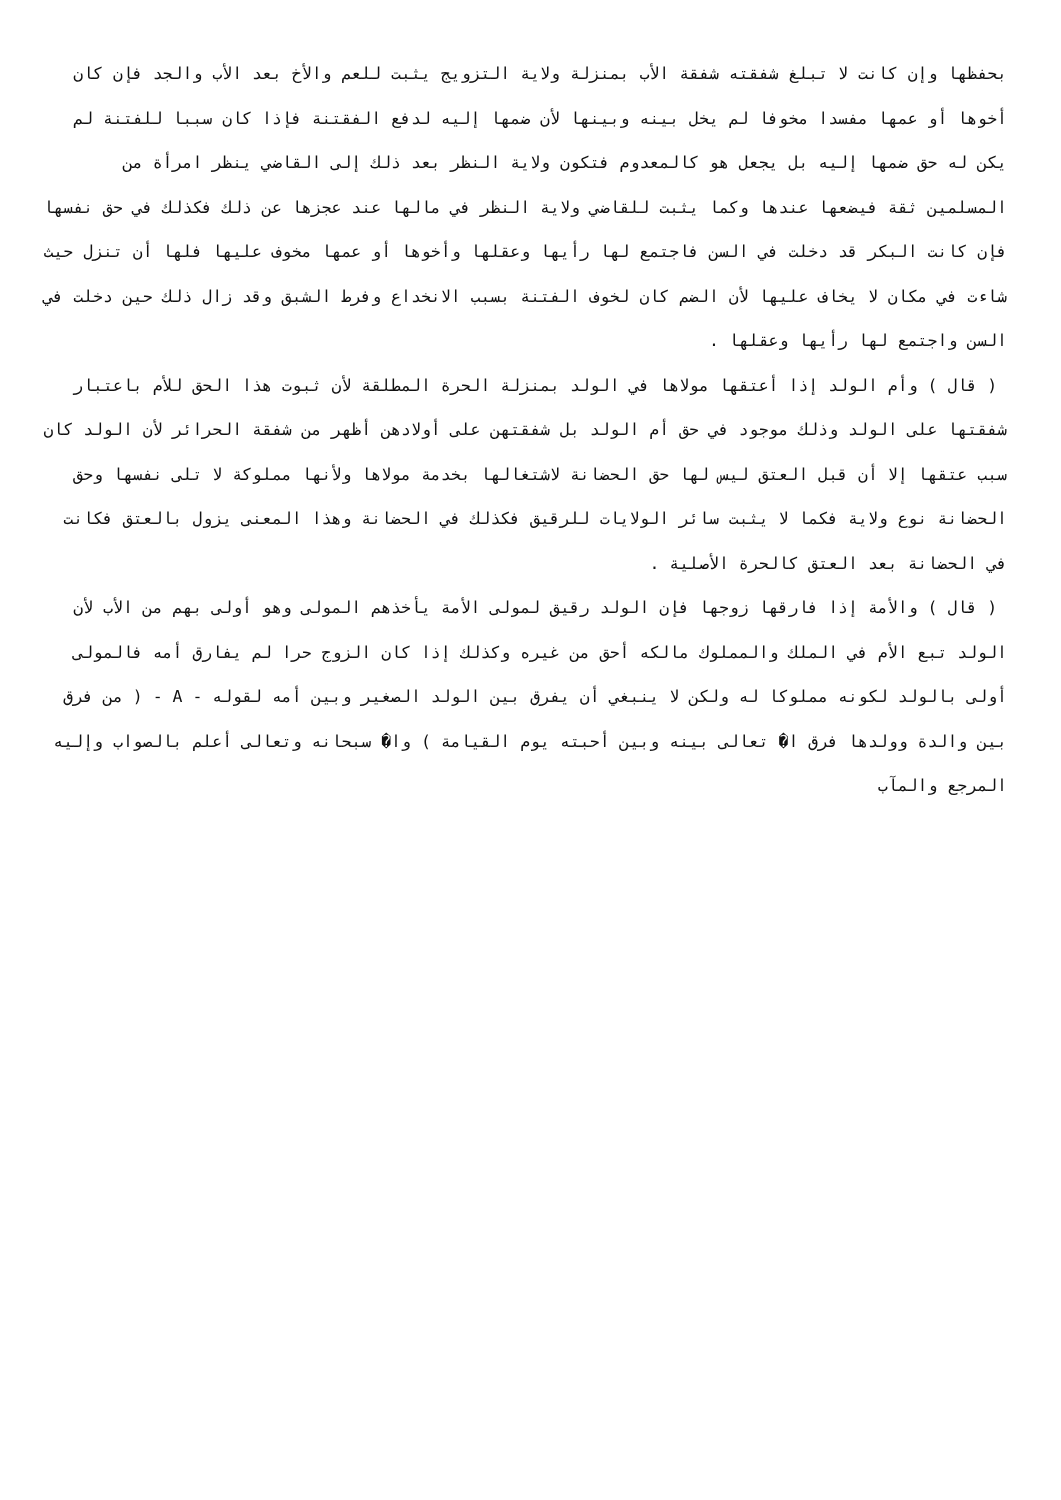بحفظها وإن كانت لا تبلغ شفقته شفقة الأب بمنزلة ولاية التزويج يثبت للعم والأخ بعد الأب والجد فإن كان أخوها أو عمها مفسدا مخوفا لم يخل بينه وبينها لأن ضمها إليه لدفع الفقتنة فإذا كان سببا للفتنة لم يكن له حق ضمها إليه بل يجعل هو كالمعدوم فتكون ولاية النظر بعد ذلك إلى القاضي ينظر امرأة من المسلمين ثقة فيضعها عندها وكما يثبت للقاضي ولاية النظر في مالها عند عجزها عن ذلك فكذلك في حق نفسها فإن كانت البكر قد دخلت في السن فاجتمع لها رأيها وعقلها وأخوها أو عمها مخوف عليها فلها أن تنزل حيث شاءت في مكان لا يخاف عليها لأن الضم كان لخوف الفتنة بسبب الانخداع وفرط الشبق وقد زال ذلك حين دخلت في السن واجتمع لها رأيها وعقلها .
( قال ) وأم الولد إذا أعتقها مولاها في الولد بمنزلة الحرة المطلقة لأن ثبوت هذا الحق للأم باعتبار شفقتها على الولد وذلك موجود في حق أم الولد بل شفقتهن على أولادهن أظهر من شفقة الحرائر لأن الولد كان سبب عتقها إلا أن قبل العتق ليس لها حق الحضانة لاشتغالها بخدمة مولاها ولأنها مملوكة لا تلى نفسها وحق الحضانة نوع ولاية فكما لا يثبت سائر الولايات للرقيق فكذلك في الحضانة وهذا المعنى يزول بالعتق فكانت في الحضانة بعد العتق كالحرة الأصلية .
( قال ) والأمة إذا فارقها زوجها فإن الولد رقيق لمولى الأمة يأخذهم المولى وهو أولى بهم من الأب لأن الولد تبع الأم في الملك والمملوك مالكه أحق من غيره وكذلك إذا كان الزوج حرا لم يفارق أمه فالمولى أولى بالولد لكونه مملوكا له ولكن لا ينبغي أن يفرق بين الولد الصغير وبين أمه لقوله - A - ( من فرق بين والدة وولدها فرق ا� تعالى بينه وبين أحبته يوم القيامة ) وا� سبحانه وتعالى أعلم بالصواب وإليه المرجع والمآب